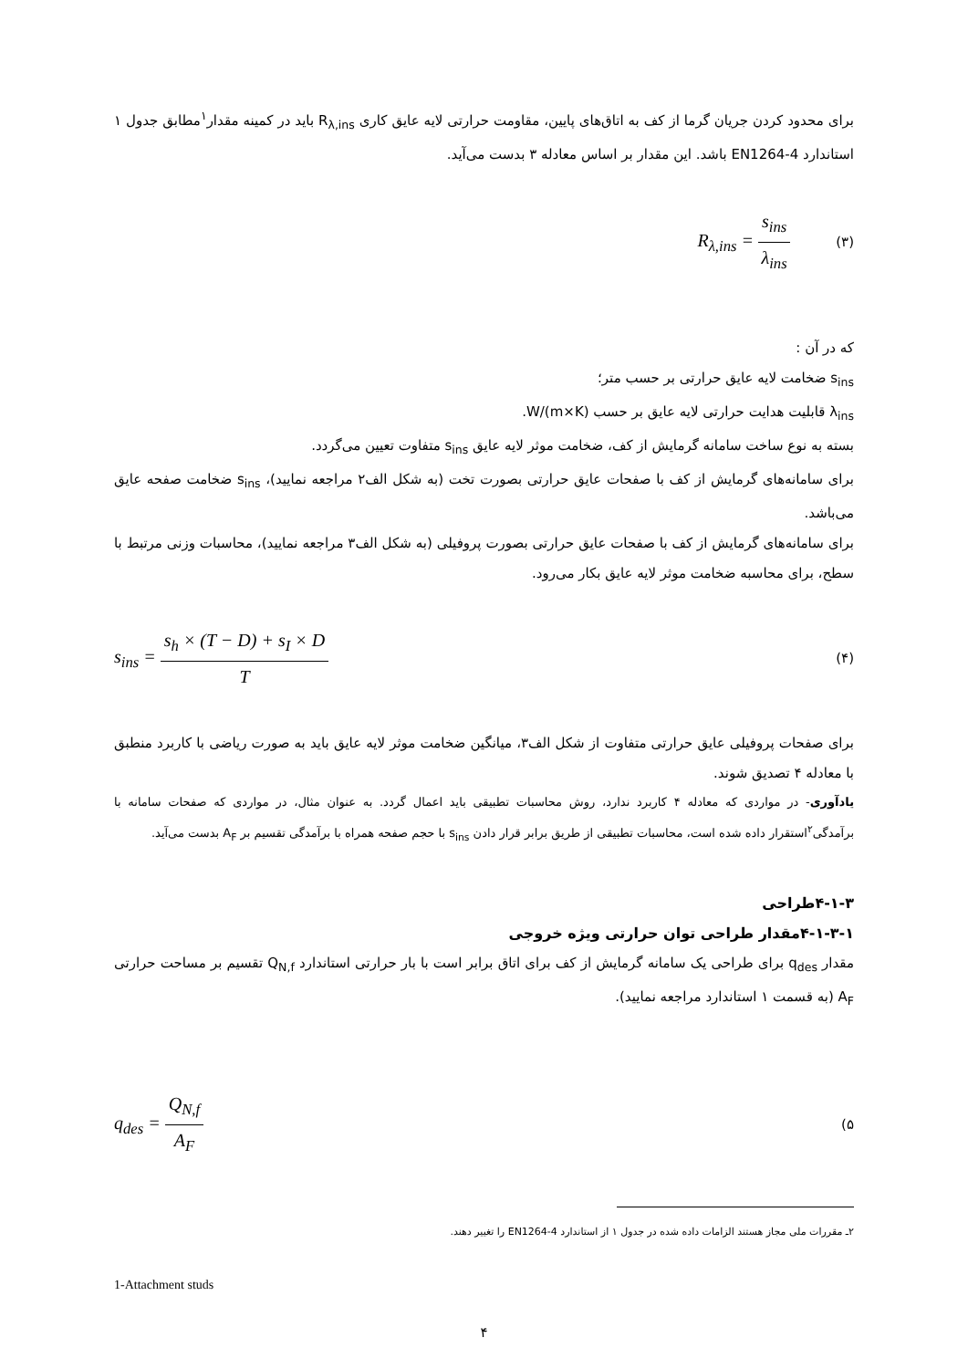برای محدود کردن جریان گرما از کف به اتاق‌های پایین، مقاومت حرارتی لایه عایق کاری R<sub>λ,ins</sub> باید در کمینه مقدار<sup>۱</sup>مطابق جدول ۱ استاندارد EN1264-4 باشد. این مقدار بر اساس معادله ۳ بدست می‌آید.
R<sub>λ,ins</sub> = s<sub>ins</sub> λ<sub>ins</sub> (۳)
که در آن :
s<sub>ins</sub> ضخامت لایه عایق حرارتی بر حسب متر؛
λ<sub>ins</sub> قابلیت هدایت حرارتی لایه عایق بر حسب W/(m×K).
بسته به نوع ساخت سامانه گرمایش از کف، ضخامت موثر لایه عایق s<sub>ins</sub> متفاوت تعیین می‌گردد.
برای سامانه‌های گرمایش از کف با صفحات عایق حرارتی بصورت تخت (به شکل الف۲ مراجعه نمایید)، s<sub>ins</sub> ضخامت صفحه عایق می‌باشد.
برای سامانه‌های گرمایش از کف با صفحات عایق حرارتی بصورت پروفیلی (به شکل الف۳ مراجعه نمایید)، محاسبات وزنی مرتبط با سطح، برای محاسبه ضخامت موثر لایه عایق بکار می‌رود.
s<sub>ins</sub> = s<sub>h</sub> × (T − D) + s<sub>I</sub> × D T (۴)
برای صفحات پروفیلی عایق حرارتی متفاوت از شکل الف۳، میانگین ضخامت موثر لایه عایق باید به صورت ریاضی با کاربرد منطبق با معادله ۴ تصدیق شوند.
یادآوری- در مواردی که معادله ۴ کاربرد ندارد، روش محاسبات تطبیقی باید اعمال گردد. به عنوان مثال، در مواردی که صفحات سامانه با برآمدگی<sup>۲</sup>استقرار داده شده است، محاسبات تطبیقی از طریق برابر قرار دادن s<sub>ins</sub> با حجم صفحه همراه با برآمدگی تقسیم بر A<sub>F</sub> بدست می‌آید.
۴-۱-۳طراحی
۴-۱-۳-۱مقدار طراحی توان حرارتی ویژه خروجی
مقدار q<sub>des</sub> برای طراحی یک سامانه گرمایش از کف برای اتاق برابر است با بار حرارتی استاندارد Q<sub>N,f</sub> تقسیم بر مساحت حرارتی A<sub>F</sub> (به قسمت ۱ استاندارد مراجعه نمایید).
q<sub>des</sub> = Q<sub>N,f</sub> A<sub>F</sub> (۵
۲ـ مقررات ملی مجاز هستند الزامات داده شده در جدول ۱ از استاندارد EN1264-4 را تغییر دهند.
1-Attachment studs
۴